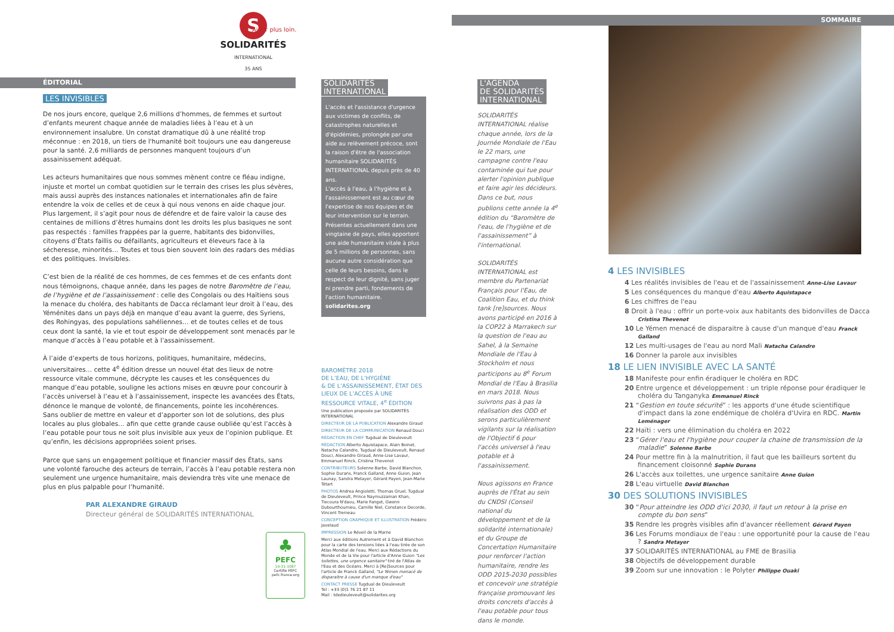S
SOLIDARITÉS
INTERNATIONAL
35 ANS
Aider plus loin.
ÉDITORIAL
LES INVISIBLES
De nos jours encore, quelque 2,6 millions d’hommes, de femmes et surtout d’enfants meurent chaque année de maladies liées à l’eau et à un environnement insalubre. Un constat dramatique dû à une réalité trop méconnue : en 2018, un tiers de l'humanité boit toujours une eau dangereuse pour la santé. 2,6 milliards de personnes manquent toujours d’un assainissement adéquat.
Les acteurs humanitaires que nous sommes mènent contre ce fléau indigne, injuste et mortel un combat quotidien sur le terrain des crises les plus sévères, mais aussi auprès des instances nationales et internationales afin de faire entendre la voix de celles et de ceux à qui nous venons en aide chaque jour. Plus largement, il s’agit pour nous de défendre et de faire valoir la cause des centaines de millions d’êtres humains dont les droits les plus basiques ne sont pas respectés : familles frappées par la guerre, habitants des bidonvilles, citoyens d’États faillis ou défaillants, agriculteurs et éleveurs face à la sécheresse, minorités… Toutes et tous bien souvent loin des radars des médias et des politiques. Invisibles.
C’est bien de la réalité de ces hommes, de ces femmes et de ces enfants dont nous témoignons, chaque année, dans les pages de notre Baromètre de l’eau, de l’hygiène et de l’assainissement : celle des Congolais ou des Haïtiens sous la menace du choléra, des habitants de Dacca réclamant leur droit à l’eau, des Yéménites dans un pays déjà en manque d’eau avant la guerre, des Syriens, des Rohingyas, des populations sahéliennes… et de toutes celles et de tous ceux dont la santé, la vie et tout espoir de développement sont menacés par le manque d’accès à l’eau potable et à l’assainissement.
À l’aide d’experts de tous horizons, politiques, humanitaire, médecins, universitaires… cette 4<sup>e</sup> édition dresse un nouvel état des lieux de notre ressource vitale commune, décrypte les causes et les conséquences du manque d’eau potable, souligne les actions mises en œuvre pour concourir à l’accès universel à l’eau et à l’assainissement, inspecte les avancées des États, dénonce le manque de volonté, de financements, pointe les incohérences. Sans oublier de mettre en valeur et d’apporter son lot de solutions, des plus locales au plus globales… afin que cette grande cause oubliée qu’est l’accès à l’eau potable pour tous ne soit plus invisible aux yeux de l’opinion publique. Et qu’enfin, les décisions appropriées soient prises.
Parce que sans un engagement politique et financier massif des États, sans une volonté farouche des acteurs de terrain, l’accès à l’eau potable restera non seulement une urgence humanitaire, mais deviendra très vite une menace de plus en plus palpable pour l’humanité.
PAR ALEXANDRE GIRAUD
Directeur général de SOLIDARITÉS INTERNATIONAL
SOLIDARITÉS
INTERNATIONAL
L'accès et l'assistance d'urgence aux victimes de conflits, de catastrophes naturelles et d'épidémies, prolongée par une aide au relèvement précoce, sont la raison d'être de l'association humanitaire SOLIDARITÉS INTERNATIONAL depuis près de 40 ans.
L'accès à l'eau, à l'hygiène et à l'assainissement est au cœur de l'expertise de nos équipes et de leur intervention sur le terrain. Présentes actuellement dans une vingtaine de pays, elles apportent une aide humanitaire vitale à plus de 5 millions de personnes, sans aucune autre considération que celle de leurs besoins, dans le respect de leur dignité, sans juger ni prendre parti, fondements de l'action humanitaire.
solidarites.org
BAROMÈTRE 2018
DE L’EAU, DE L’HYGIÈNE
& DE L’ASSAINISSEMENT, ÉTAT DES LIEUX DE L’ACCÈS À UNE RESSOURCE VITALE, 4<sup>e</sup> ÉDITION
Une publication proposée par SOLIDARITÉS INTERNATIONAL
DIRECTEUR DE LA PUBLICATION Alexandre Giraud
DIRECTEUR DE LA COMMUNICATION Renaud Douci
RÉDACTION EN CHEF Tugdual de Dieuleveult
RÉDACTION Alberto Aquistapace, Alain Boinet, Natacha Calandre, Tugdual de Dieuleveult, Renaud Douci, Alexandre Giraud, Anne-Lise Lavaur, Emmanuel Rinck, Cristina Thevenot
CONTRIBUTEURS Solenne Barbe, David Blanchon, Sophie Durans, Franck Galland, Anne Guion, Jean Launay, Sandra Metayer, Gérard Payen, Jean-Marie Tétart
PHOTOS Andrea Angioletti, Thomas Gruel, Tugdual de Dieuleveult, Prince Naymuzzaman Khan, Tiecoura N'daou, Marie Fanget, Gwenn Dubourthoumieu, Camille Niel, Constance Decorde, Vincent Tremeau
CONCEPTION GRAPHIQUE ET ILLUSTRATION Frédéric Javelaud
IMPRESSION Le Réveil de la Marne
Merci aux éditions Autrement et à David Blanchon pour la carte des tensions liées à l'eau tirée de son Atlas Mondial de l'eau. Merci aux Rédactions du Monde et de la Vie pour l'article d'Anne Guion "Les toilettes, une urgence sanitaire" tiré de l'Atlas de l'Eau et des Océans. Merci à [Re]Sources pour l'article de Franck Galland, "Le Yémen menacé de disparaitre à cause d'un manque d'eau"
CONTACT PRESSE Tugdual de Dieuleveult
Tel : +33 (0)1 76 21 87 11
Mail : tdedieuleveult@solidarites.org
♣
PEFC
10-31-1087
Certifié PEFC
pefc-france.org
L'AGENDA
DE SOLIDARITÉS
INTERNATIONAL
SOLIDARITÉS INTERNATIONAL réalise chaque année, lors de la Journée Mondiale de l'Eau le 22 mars, une campagne contre l'eau contaminée qui tue pour alerter l'opinion publique et faire agir les décideurs. Dans ce but, nous publions cette année la 4<sup>e</sup> édition du “Baromètre de l'eau, de l'hygiène et de l'assainissement” à l'international.
SOLIDARITÉS INTERNATIONAL est membre du Partenariat Français pour l'Eau, de Coalition Eau, et du think tank [re]sources. Nous avons participé en 2016 à la COP22 à Marrakech sur la question de l'eau au Sahel, à la Semaine Mondiale de l'Eau à Stockholm et nous participons au 8<sup>e</sup> Forum Mondial de l'Eau à Brasilia en mars 2018. Nous suivrons pas à pas la réalisation des ODD et serons particulièrement vigilants sur la réalisation de l'Objectif 6 pour l'accès universel à l'eau potable et à l'assainissement.
Nous agissons en France auprès de l'État au sein du CNDSI (Conseil national du développement et de la solidarité internationale) et du Groupe de Concertation Humanitaire pour renforcer l'action humanitaire, rendre les ODD 2015-2030 possibles et concevoir une stratégie française promouvant les droits concrets d'accès à l'eau potable pour tous dans le monde.
SOMMAIRE
4 LES INVISIBLES
4 Les réalités invisibles de l'eau et de l'assainissement Anne-Lise Lavaur
5 Les conséquences du manque d'eau Alberto Aquistapace
6 Les chiffres de l'eau
8 Droit à l'eau : offrir un porte-voix aux habitants des bidonvilles de Dacca Cristina Thevenot
10 Le Yémen menacé de disparaitre à cause d'un manque d'eau Franck Galland
12 Les multi-usages de l'eau au nord Mali Natacha Calandre
16 Donner la parole aux invisibles
18 LE LIEN INVISIBLE AVEC LA SANTÉ
18 Manifeste pour enfin éradiquer le choléra en RDC
20 Entre urgence et développement : un triple réponse pour éradiquer le choléra du Tanganyka Emmanuel Rinck
21 “Gestion en toute sécurité” : les apports d'une étude scientifique d'impact dans la zone endémique de choléra d'Uvira en RDC. Martin Leménager
22 Haïti : vers une élimination du choléra en 2022
23 “Gérer l'eau et l'hygiène pour couper la chaine de transmission de la maladie” Solenne Barbe
24 Pour mettre fin à la malnutrition, il faut que les bailleurs sortent du financement cloisonné Sophie Durans
26 L'accès aux toilettes, une urgence sanitaire Anne Guion
28 L'eau virtuelle David Blanchon
30 DES SOLUTIONS INVISIBLES
30 “Pour atteindre les ODD d'ici 2030, il faut un retour à la prise en compte du bon sens”
35 Rendre les progrès visibles afin d'avancer réellement Gérard Payen
36 Les Forums mondiaux de l'eau : une opportunité pour la cause de l'eau ? Sandra Metayer
37 SOLIDARITÉS INTERNATIONAL au FME de Brasilia
38 Objectifs de développement durable
39 Zoom sur une innovation : le Polyter Philippe Ouaki